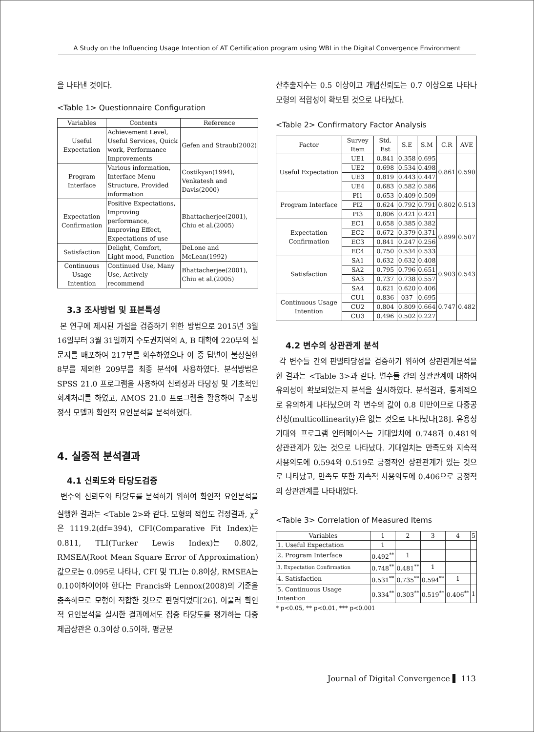A Study on the Influencing Usage Intention of AT Certification program using WBI in the Digital Convergence Environment
을 나타낸 것이다.
<Table 1> Questionnaire Configuration
| Variables | Contents | Reference |
| --- | --- | --- |
| Useful Expectation | Achievement Level, Useful Services, Quick work, Performance Improvements | Gefen and Straub(2002) |
| Program Interface | Various information, Interface Menu Structure, Provided information | Costikyan(1994), Venkatesh and Davis(2000) |
| Expectation Confirmation | Positive Expectations, Improving performance, Improving Effect, Expectations of use | Bhattacherjee(2001), Chiu et al.(2005) |
| Satisfaction | Delight, Comfort, Light mood, Function | DeLone and McLean(1992) |
| Continuous Usage Intention | Continued Use, Many Use, Actively recommend | Bhattacherjee(2001), Chiu et al.(2005) |
3.3 조사방법 및 표본특성
본 연구에 제시된 가설을 검증하기 위한 방법으로 2015년 3월 16일부터 3월 31일까지 수도권지역의 A, B 대학에 220부의 설문지를 배포하여 217부를 회수하였으나 이 중 답변이 불성실한 8부를 제외한 209부를 최종 분석에 사용하였다. 분석방법은 SPSS 21.0 프로그램을 사용하여 신뢰성과 타당성 및 기초적인 회계처리를 하였고, AMOS 21.0 프로그램을 활용하여 구조방정식 모델과 확인적 요인분석을 분석하였다.
4. 실증적 분석결과
4.1 신뢰도와 타당도검증
변수의 신뢰도와 타당도를 분석하기 위하여 확인적 요인분석을 실행한 결과는 <Table 2>와 같다. 모형의 적합도 검정결과, χ<sup>2</sup>은 1119.2(df=394), CFI(Comparative Fit Index)는 0.811, TLI(Turker Lewis Index)는 0.802, RMSEA(Root Mean Square Error of Approximation) 값으로는 0.095로 나타나, CFI 및 TLI는 0.8이상, RMSEA는 0.10이하이어야 한다는 Francis와 Lennox(2008)의 기준을 충족하므로 모형이 적합한 것으로 판명되었다[26]. 아울러 확인적 요인분석을 실시한 결과에서도 집중 타당도를 평가하는 다중제곱상관은 0.3이상 0.5이하, 평균분
산추출지수는 0.5 이상이고 개념신뢰도는 0.7 이상으로 나타나 모형의 적합성이 확보된 것으로 나타났다.
<Table 2> Confirmatory Factor Analysis
| Factor | Survey Item | Std. Est | S.E | S.M | C.R | AVE |
| --- | --- | --- | --- | --- | --- | --- |
| Useful Expectation | UE1 | 0.841 | 0.358 | 0.695 | 0.861 | 0.590 |
| | UE2 | 0.698 | 0.534 | 0.498 | | |
| | UE3 | 0.819 | 0.443 | 0.447 | | |
| | UE4 | 0.683 | 0.582 | 0.586 | | |
| Program Interface | PI1 | 0.653 | 0.409 | 0.509 | 0.802 | 0.513 |
| | PI2 | 0.624 | 0.792 | 0.791 | | |
| | PI3 | 0.806 | 0.421 | 0.421 | | |
| Expectation Confirmation | EC1 | 0.658 | 0.385 | 0.382 | 0.899 | 0.507 |
| | EC2 | 0.672 | 0.379 | 0.371 | | |
| | EC3 | 0.841 | 0.247 | 0.256 | | |
| | EC4 | 0.750 | 0.534 | 0.533 | | |
| Satisfaction | SA1 | 0.632 | 0.632 | 0.408 | 0.903 | 0.543 |
| | SA2 | 0.795 | 0.796 | 0.651 | | |
| | SA3 | 0.737 | 0.738 | 0.557 | | |
| | SA4 | 0.621 | 0.620 | 0.406 | | |
| Continuous Usage Intention | CU1 | 0.836 | 037 | 0.695 | 0.747 | 0.482 |
| | CU2 | 0.804 | 0.809 | 0.664 | | |
| | CU3 | 0.496 | 0.502 | 0.227 | | |
4.2 변수의 상관관계 분석
각 변수들 간의 판별타당성을 검증하기 위하여 상관관계분석을 한 결과는 <Table 3>과 같다. 변수들 간의 상관관계에 대하여 유의성이 확보되었는지 분석을 실시하였다. 분석결과, 통계적으로 유의하게 나타났으며 각 변수의 값이 0.8 미만이므로 다중공선성(multicollinearity)은 없는 것으로 나타났다[28]. 유용성기대와 프로그램 인터페이스는 기대일치에 0.748과 0.481의 상관관계가 있는 것으로 나타났다. 기대일치는 만족도와 지속적 사용의도에 0.594와 0.519로 긍정적인 상관관계가 있는 것으로 나타났고, 만족도 또한 지속적 사용의도에 0.406으로 긍정적의 상관관계를 나타내었다.
<Table 3> Correlation of Measured Items
| Variables | 1 | 2 | 3 | 4 | 5 |
| --- | --- | --- | --- | --- | --- |
| 1. Useful Expectation | 1 | | | | |
| 2. Program Interface | 0.492<sup>**</sup> | 1 | | | |
| 3. Expectation Confirmation | 0.748<sup>**</sup> | 0.481<sup>**</sup> | 1 | | |
| 4. Satisfaction | 0.531<sup>**</sup> | 0.735<sup>**</sup> | 0.594<sup>**</sup> | 1 | |
| 5. Continuous Usage Intention | 0.334<sup>**</sup> | 0.303<sup>**</sup> | 0.519<sup>**</sup> | 0.406<sup>**</sup> | 1 |
* p<0.05, ** p<0.01, *** p<0.001
Journal of Digital Convergence ▌ 113